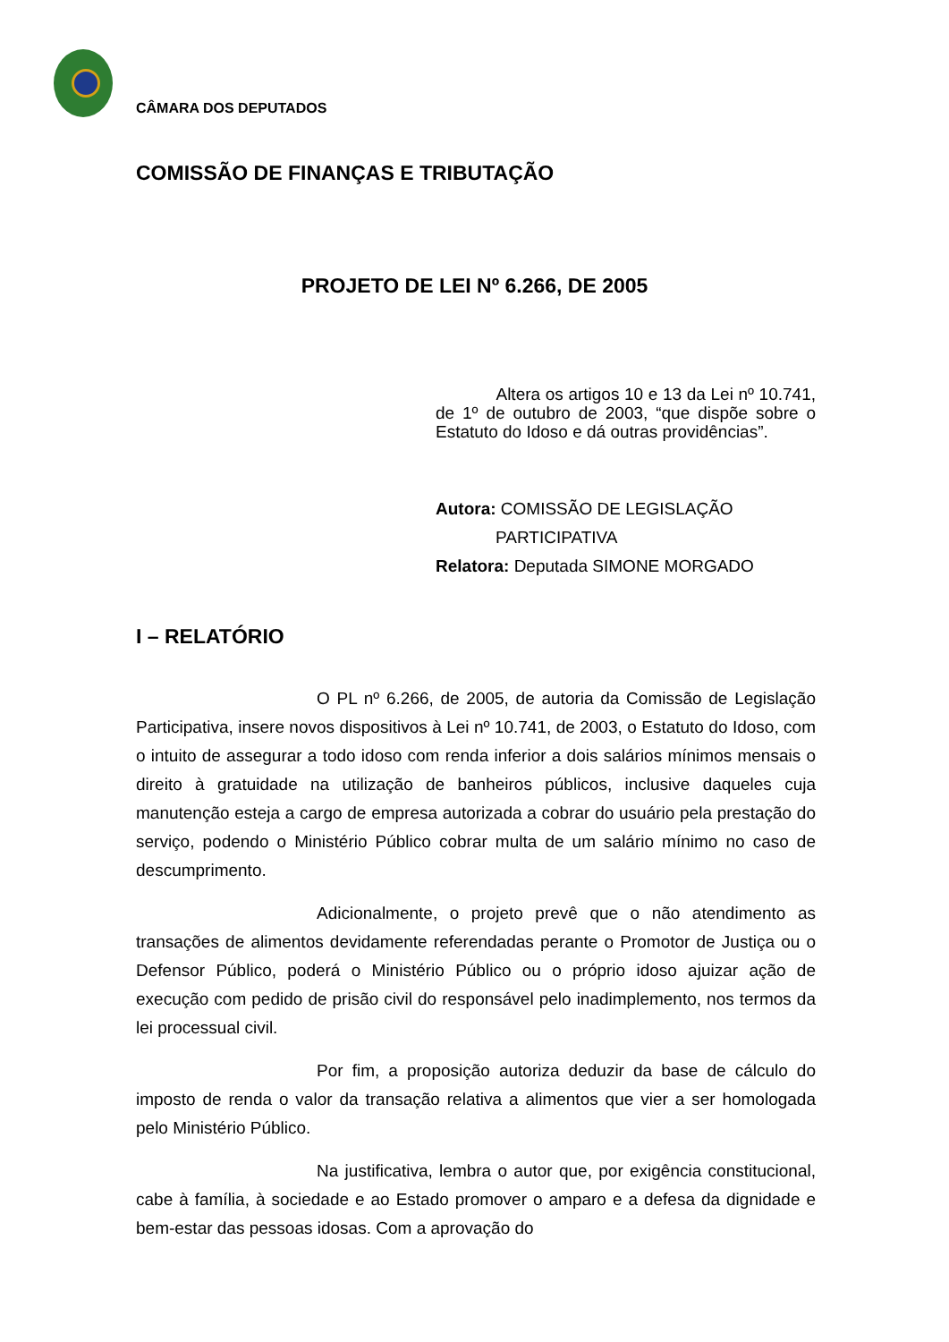CÂMARA DOS DEPUTADOS
COMISSÃO DE FINANÇAS E TRIBUTAÇÃO
PROJETO DE LEI Nº 6.266, DE 2005
Altera os artigos 10 e 13 da Lei nº 10.741, de 1º de outubro de 2003, “que dispõe sobre o Estatuto do Idoso e dá outras providências”.
Autora: COMISSÃO DE LEGISLAÇÃO
PARTICIPATIVA
Relatora: Deputada SIMONE MORGADO
I – RELATÓRIO
O PL nº 6.266, de 2005, de autoria da Comissão de Legislação Participativa, insere novos dispositivos à Lei nº 10.741, de 2003, o Estatuto do Idoso, com o intuito de assegurar a todo idoso com renda inferior a dois salários mínimos mensais o direito à gratuidade na utilização de banheiros públicos, inclusive daqueles cuja manutenção esteja a cargo de empresa autorizada a cobrar do usuário pela prestação do serviço, podendo o Ministério Público cobrar multa de um salário mínimo no caso de descumprimento.
Adicionalmente, o projeto prevê que o não atendimento as transações de alimentos devidamente referendadas perante o Promotor de Justiça ou o Defensor Público, poderá o Ministério Público ou o próprio idoso ajuizar ação de execução com pedido de prisão civil do responsável pelo inadimplemento, nos termos da lei processual civil.
Por fim, a proposição autoriza deduzir da base de cálculo do imposto de renda o valor da transação relativa a alimentos que vier a ser homologada pelo Ministério Público.
Na justificativa, lembra o autor que, por exigência constitucional, cabe à família, à sociedade e ao Estado promover o amparo e a defesa da dignidade e bem-estar das pessoas idosas. Com a aprovação do